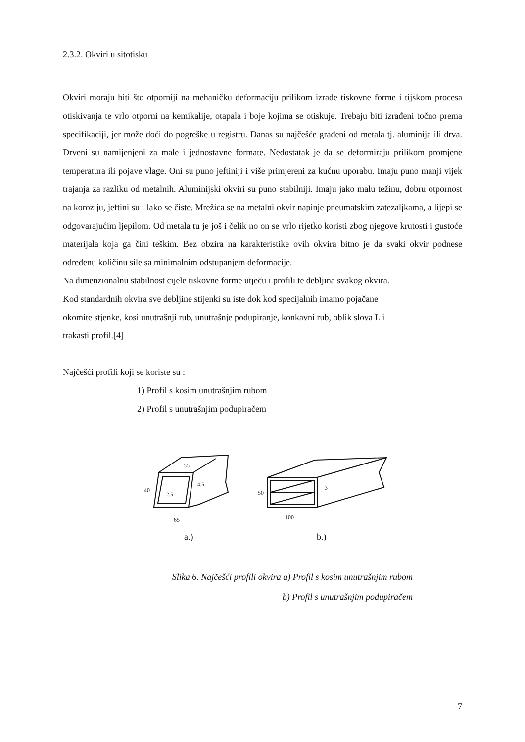2.3.2. Okviri u sitotisku
Okviri moraju biti što otporniji na mehaničku deformaciju prilikom izrade tiskovne forme i tijskom procesa otiskivanja te vrlo otporni na kemikalije, otapala i boje kojima se otiskuje. Trebaju biti izrađeni točno prema specifikaciji, jer može doći do pogreške u registru. Danas su najčešće građeni od metala tj. aluminija ili drva. Drveni su namijenjeni za male i jednostavne formate. Nedostatak je da se deformiraju prilikom promjene temperatura ili pojave vlage. Oni su puno jeftiniji i više primjereni za kućnu uporabu. Imaju puno manji vijek trajanja za razliku od metalnih. Aluminijski okviri su puno stabilniji. Imaju jako malu težinu, dobru otpornost na koroziju, jeftini su i lako se čiste. Mrežica se na metalni okvir napinje pneumatskim zatezaljkama, a lijepi se odgovarajućim ljepilom. Od metala tu je još i čelik no on se vrlo rijetko koristi zbog njegove krutosti i gustoće materijala koja ga čini teškim. Bez obzira na karakteristike ovih okvira bitno je da svaki okvir podnese određenu količinu sile sa minimalnim odstupanjem deformacije.
Na dimenzionalnu stabilnost cijele tiskovne forme utječu i profili te debljina svakog okvira.
Kod standardnih okvira sve debljine stijenki su iste dok kod specijalnih imamo pojačane
okomite stjenke, kosi unutrašnji rub, unutrašnje podupiranje, konkavni rub, oblik slova L i
trakasti profil.[4]
Najčešći profili koji se koriste su :
1) Profil s kosim unutrašnjim rubom
2) Profil s unutrašnjim podupiračem
55
40
2.5
4.5
65
50
3
100
a.) b.)
Slika 6. Najčešći profili okvira a) Profil s kosim unutrašnjim rubom
b) Profil s unutrašnjim podupiračem
7